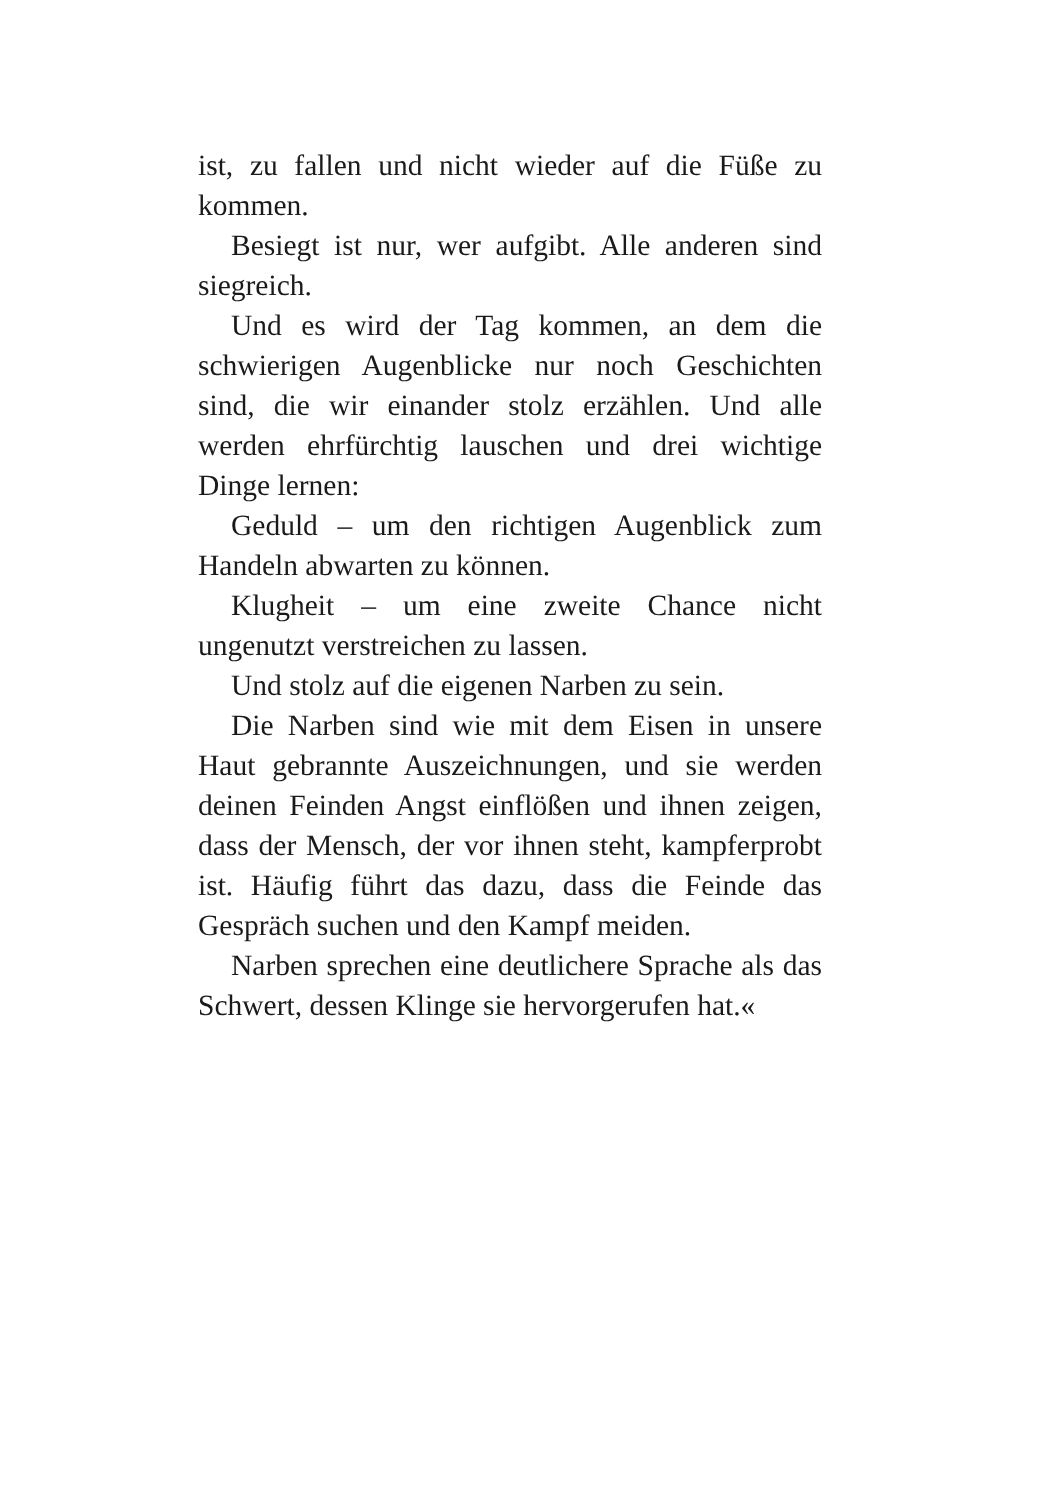ist, zu fallen und nicht wieder auf die Füße zu kommen.
Besiegt ist nur, wer aufgibt. Alle anderen sind siegreich.
Und es wird der Tag kommen, an dem die schwierigen Augenblicke nur noch Geschichten sind, die wir einander stolz erzählen. Und alle werden ehrfürchtig lauschen und drei wichtige Dinge lernen:
Geduld – um den richtigen Augenblick zum Handeln abwarten zu können.
Klugheit – um eine zweite Chance nicht ungenutzt verstreichen zu lassen.
Und stolz auf die eigenen Narben zu sein.
Die Narben sind wie mit dem Eisen in unsere Haut gebrannte Auszeichnungen, und sie werden deinen Feinden Angst einflößen und ihnen zeigen, dass der Mensch, der vor ihnen steht, kampferprobt ist. Häufig führt das dazu, dass die Feinde das Gespräch suchen und den Kampf meiden.
Narben sprechen eine deutlichere Sprache als das Schwert, dessen Klinge sie hervorgerufen hat.«